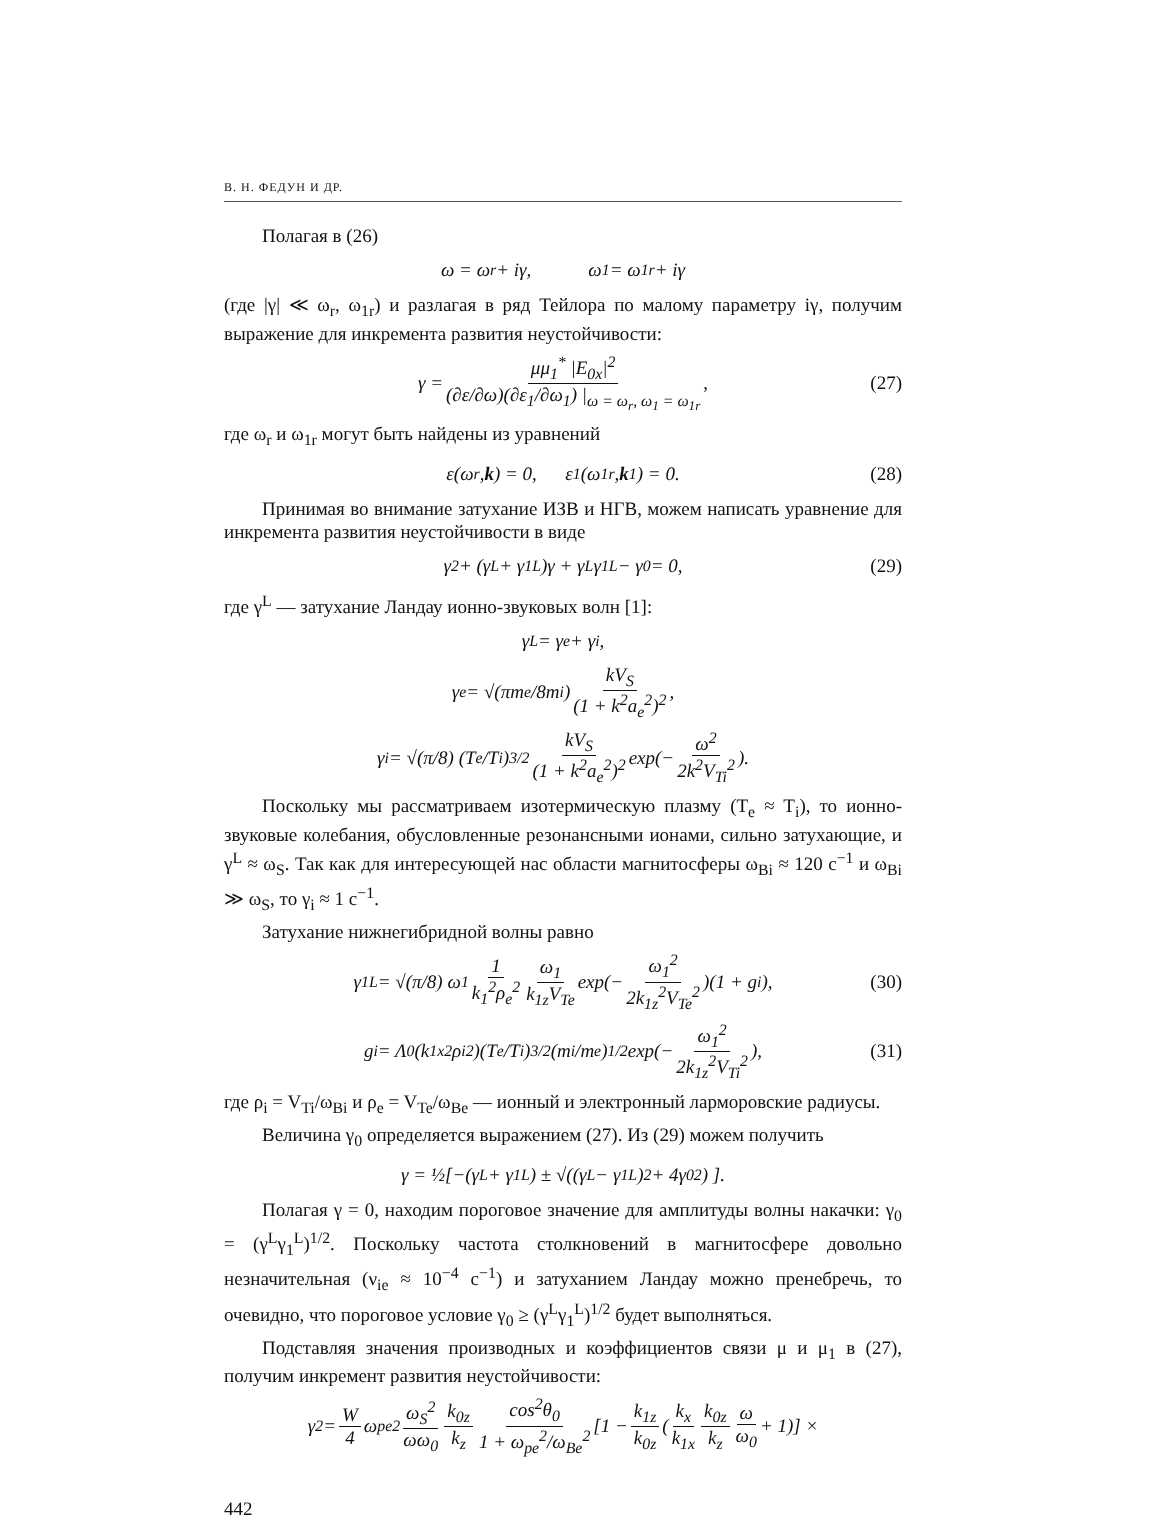В. Н. ФЕДУН И ДР.
Полагая в (26)
ω = ω<sub>r</sub> + iγ, ω<sub>1</sub> = ω<sub>1r</sub> + iγ
(где |γ| ≪ ω<sub>r</sub>, ω<sub>1r</sub>) и разлагая в ряд Тейлора по малому параметру iγ, получим выражение для инкремента развития неустойчивости:
γ = μμ<sub>1</sub><sup>*</sup> |E<sub>0x</sub>|<sup>2</sup> (∂ε/∂ω)(∂ε<sub>1</sub>/∂ω<sub>1</sub>) |<sub>ω = ω<sub>r</sub>, ω<sub>1</sub> = ω<sub>1r</sub></sub>, (27)
где ω<sub>r</sub> и ω<sub>1r</sub> могут быть найдены из уравнений
ε(ω<sub>r</sub> , k) = 0, ε<sub>1</sub>(ω<sub>1r</sub> , k<sub>1</sub>) = 0. (28)
Принимая во внимание затухание ИЗВ и НГВ, можем написать уравнение для инкремента развития неустойчивости в виде
γ<sup>2</sup> + (γ<sup>L</sup> + γ<sub>1</sub><sup>L</sup>)γ + γ<sup>L</sup>γ<sub>1</sub><sup>L</sup> − γ<sub>0</sub> = 0, (29)
где γ<sup>L</sup> — затухание Ландау ионно-звуковых волн [1]:
γ<sup>L</sup> = γ<sub>e</sub> + γ<sub>i</sub>,
γ<sub>e</sub> = √(πm<sub>e</sub>/8m<sub>i</sub>) kV<sub>S</sub> (1 + k<sup>2</sup>a<sub>e</sub><sup>2</sup>)<sup>2</sup>,
γ<sub>i</sub> = √(π/8) (T<sub>e</sub>/T<sub>i</sub>)<sup>3/2</sup> kV<sub>S</sub> (1 + k<sup>2</sup>a<sub>e</sub><sup>2</sup>)<sup>2</sup> exp(− ω<sup>2</sup> 2k<sup>2</sup>V<sub>Ti</sub><sup>2</sup>).
Поскольку мы рассматриваем изотермическую плазму (T<sub>e</sub> ≈ T<sub>i</sub>), то ионно-звуковые колебания, обусловленные резонансными ионами, сильно затухающие, и γ<sup>L</sup> ≈ ω<sub>S</sub>. Так как для интересующей нас области магнитосферы ω<sub>Bi</sub> ≈ 120 с<sup>−1</sup> и ω<sub>Bi</sub> ≫ ω<sub>S</sub>, то γ<sub>i</sub> ≈ 1 с<sup>−1</sup>.
Затухание нижнегибридной волны равно
γ<sub>1</sub><sup>L</sup> = √(π/8) ω<sub>1</sub> 1 k<sub>1</sub><sup>2</sup>ρ<sub>e</sub><sup>2</sup> ω<sub>1</sub> k<sub>1z</sub>V<sub>Te</sub> exp(− ω<sub>1</sub><sup>2</sup> 2k<sub>1z</sub><sup>2</sup>V<sub>Te</sub><sup>2</sup>)(1 + g<sub>i</sub>), (30)
g<sub>i</sub> = Λ<sub>0</sub>(k<sub>1x</sub><sup>2</sup>ρ<sub>i</sub><sup>2</sup>)(T<sub>e</sub>/T<sub>i</sub>)<sup>3/2</sup>(m<sub>i</sub>/m<sub>e</sub>)<sup>1/2</sup> exp(− ω<sub>1</sub><sup>2</sup> 2k<sub>1z</sub><sup>2</sup>V<sub>Ti</sub><sup>2</sup>), (31)
где ρ<sub>i</sub> = V<sub>Ti</sub>/ω<sub>Bi</sub> и ρ<sub>e</sub> = V<sub>Te</sub>/ω<sub>Be</sub> — ионный и электронный ларморовские радиусы.
Величина γ<sub>0</sub> определяется выражением (27). Из (29) можем получить
γ = ½[−(γ<sup>L</sup> + γ<sub>1</sub><sup>L</sup>) ± √((γ<sup>L</sup> − γ<sub>1</sub><sup>L</sup>)<sup>2</sup> + 4γ<sub>0</sub><sup>2</sup>) ].
Полагая γ = 0, находим пороговое значение для амплитуды волны накачки: γ<sub>0</sub> = (γ<sup>L</sup>γ<sub>1</sub><sup>L</sup>)<sup>1/2</sup>. Поскольку частота столкновений в магнитосфере довольно незначительная (ν<sub>ie</sub> ≈ 10<sup>−4</sup> с<sup>−1</sup>) и затуханием Ландау можно пренебречь, то очевидно, что пороговое условие γ<sub>0</sub> ≥ (γ<sup>L</sup>γ<sub>1</sub><sup>L</sup>)<sup>1/2</sup> будет выполняться.
Подставляя значения производных и коэффициентов связи μ и μ<sub>1</sub> в (27), получим инкремент развития неустойчивости:
γ<sup>2</sup> = W 4 ω<sub>pe</sub><sup>2</sup> ω<sub>S</sub><sup>2</sup> ωω<sub>0</sub> k<sub>0z</sub> k<sub>z</sub> cos<sup>2</sup>θ<sub>0</sub> 1 + ω<sub>pe</sub><sup>2</sup>/ω<sub>Be</sub><sup>2</sup> [1 − k<sub>1z</sub> k<sub>0z</sub> (k<sub>x</sub> k<sub>1x</sub> k<sub>0z</sub> k<sub>z</sub> ω ω<sub>0</sub> + 1)] ×
442